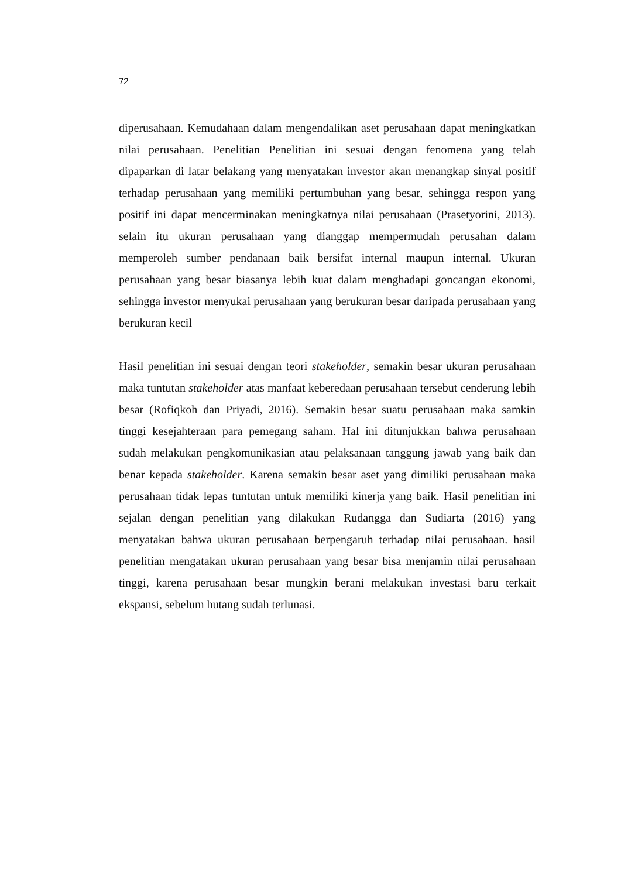72
diperusahaan. Kemudahaan dalam mengendalikan aset perusahaan dapat meningkatkan nilai perusahaan. Penelitian Penelitian ini sesuai dengan fenomena yang telah dipaparkan di latar belakang yang menyatakan investor akan menangkap sinyal positif terhadap perusahaan yang memiliki pertumbuhan yang besar, sehingga respon yang positif ini dapat mencerminakan meningkatnya nilai perusahaan (Prasetyorini, 2013). selain itu ukuran perusahaan yang dianggap mempermudah perusahan dalam memperoleh sumber pendanaan baik bersifat internal maupun internal. Ukuran perusahaan yang besar biasanya lebih kuat dalam menghadapi goncangan ekonomi, sehingga investor menyukai perusahaan yang berukuran besar daripada perusahaan yang berukuran kecil
Hasil penelitian ini sesuai dengan teori stakeholder, semakin besar ukuran perusahaan maka tuntutan stakeholder atas manfaat keberedaan perusahaan tersebut cenderung lebih besar (Rofiqkoh dan Priyadi, 2016). Semakin besar suatu perusahaan maka samkin tinggi kesejahteraan para pemegang saham. Hal ini ditunjukkan bahwa perusahaan sudah melakukan pengkomunikasian atau pelaksanaan tanggung jawab yang baik dan benar kepada stakeholder. Karena semakin besar aset yang dimiliki perusahaan maka perusahaan tidak lepas tuntutan untuk memiliki kinerja yang baik. Hasil penelitian ini sejalan dengan penelitian yang dilakukan Rudangga dan Sudiarta (2016) yang menyatakan bahwa ukuran perusahaan berpengaruh terhadap nilai perusahaan. hasil penelitian mengatakan ukuran perusahaan yang besar bisa menjamin nilai perusahaan tinggi, karena perusahaan besar mungkin berani melakukan investasi baru terkait ekspansi, sebelum hutang sudah terlunasi.